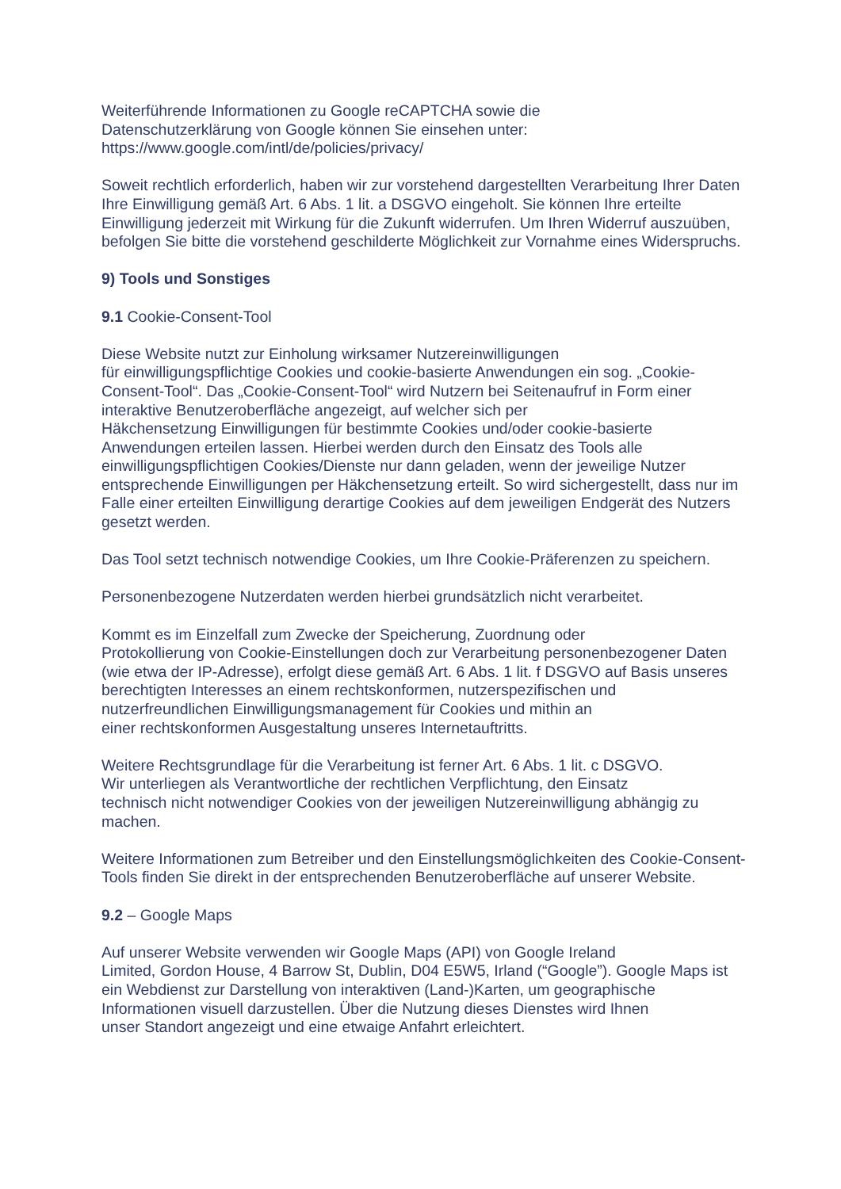Weiterführende Informationen zu Google reCAPTCHA sowie die
Datenschutzerklärung von Google können Sie einsehen unter:
https://www.google.com/intl/de/policies/privacy/
Soweit rechtlich erforderlich, haben wir zur vorstehend dargestellten Verarbeitung Ihrer Daten Ihre Einwilligung gemäß Art. 6 Abs. 1 lit. a DSGVO eingeholt. Sie können Ihre erteilte Einwilligung jederzeit mit Wirkung für die Zukunft widerrufen. Um Ihren Widerruf auszuüben, befolgen Sie bitte die vorstehend geschilderte Möglichkeit zur Vornahme eines Widerspruchs.
9) Tools und Sonstiges
9.1 Cookie-Consent-Tool
Diese Website nutzt zur Einholung wirksamer Nutzereinwilligungen
für einwilligungspflichtige Cookies und cookie-basierte Anwendungen ein sog. „Cookie-Consent-Tool“. Das „Cookie-Consent-Tool“ wird Nutzern bei Seitenaufruf in Form einer interaktive Benutzeroberfläche angezeigt, auf welcher sich per
Häkchensetzung Einwilligungen für bestimmte Cookies und/oder cookie-basierte Anwendungen erteilen lassen. Hierbei werden durch den Einsatz des Tools alle einwilligungspflichtigen Cookies/Dienste nur dann geladen, wenn der jeweilige Nutzer entsprechende Einwilligungen per Häkchensetzung erteilt. So wird sichergestellt, dass nur im Falle einer erteilten Einwilligung derartige Cookies auf dem jeweiligen Endgerät des Nutzers gesetzt werden.
Das Tool setzt technisch notwendige Cookies, um Ihre Cookie-Präferenzen zu speichern.
Personenbezogene Nutzerdaten werden hierbei grundsätzlich nicht verarbeitet.
Kommt es im Einzelfall zum Zwecke der Speicherung, Zuordnung oder
Protokollierung von Cookie-Einstellungen doch zur Verarbeitung personenbezogener Daten (wie etwa der IP-Adresse), erfolgt diese gemäß Art. 6 Abs. 1 lit. f DSGVO auf Basis unseres berechtigten Interesses an einem rechtskonformen, nutzerspezifischen und nutzerfreundlichen Einwilligungsmanagement für Cookies und mithin an
einer rechtskonformen Ausgestaltung unseres Internetauftritts.
Weitere Rechtsgrundlage für die Verarbeitung ist ferner Art. 6 Abs. 1 lit. c DSGVO.
Wir unterliegen als Verantwortliche der rechtlichen Verpflichtung, den Einsatz
technisch nicht notwendiger Cookies von der jeweiligen Nutzereinwilligung abhängig zu machen.
Weitere Informationen zum Betreiber und den Einstellungsmöglichkeiten des Cookie-Consent-Tools finden Sie direkt in der entsprechenden Benutzeroberfläche auf unserer Website.
9.2 – Google Maps
Auf unserer Website verwenden wir Google Maps (API) von Google Ireland
Limited, Gordon House, 4 Barrow St, Dublin, D04 E5W5, Irland (“Google”). Google Maps ist ein Webdienst zur Darstellung von interaktiven (Land-)Karten, um geographische Informationen visuell darzustellen. Über die Nutzung dieses Dienstes wird Ihnen
unser Standort angezeigt und eine etwaige Anfahrt erleichtert.